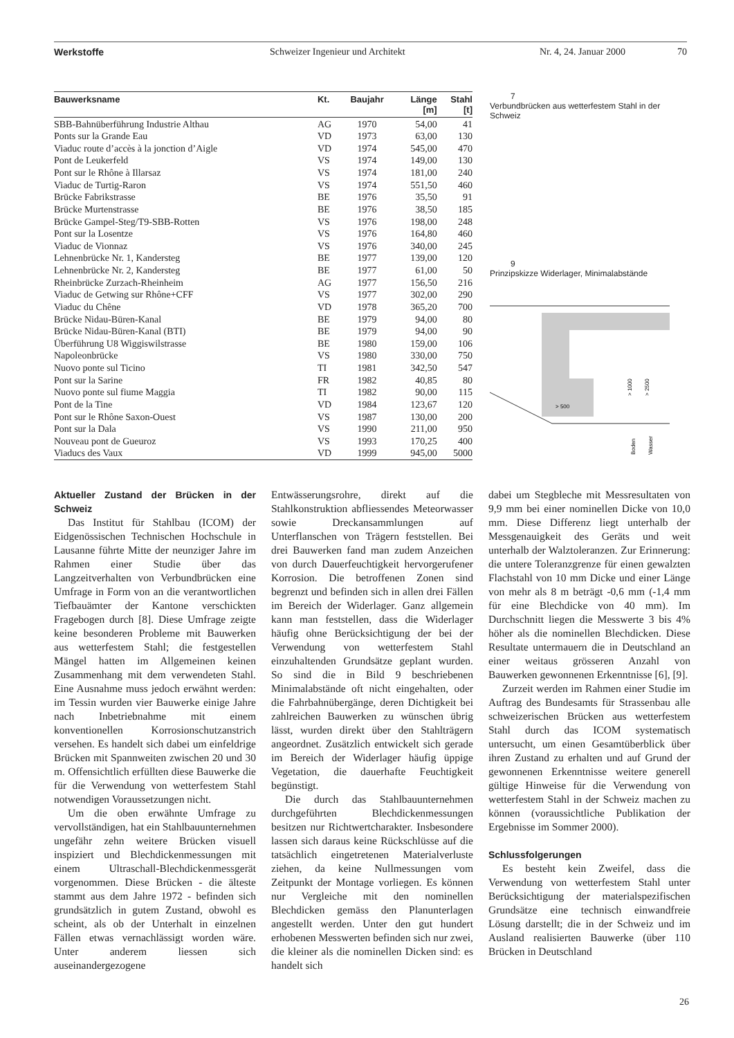Werkstoffe Schweizer Ingenieur und Architekt Nr. 4, 24. Januar 2000 70
| Bauwerksname | Kt. | Baujahr | Länge [m] | Stahl [t] |
| --- | --- | --- | --- | --- |
| SBB-Bahnüberführung Industrie Althau | AG | 1970 | 54,00 | 41 |
| Ponts sur la Grande Eau | VD | 1973 | 63,00 | 130 |
| Viaduc route d’accès à la jonction d’Aigle | VD | 1974 | 545,00 | 470 |
| Pont de Leukerfeld | VS | 1974 | 149,00 | 130 |
| Pont sur le Rhône à Illarsaz | VS | 1974 | 181,00 | 240 |
| Viaduc de Turtig-Raron | VS | 1974 | 551,50 | 460 |
| Brücke Fabrikstrasse | BE | 1976 | 35,50 | 91 |
| Brücke Murtenstrasse | BE | 1976 | 38,50 | 185 |
| Brücke Gampel-Steg/T9-SBB-Rotten | VS | 1976 | 198,00 | 248 |
| Pont sur la Losentze | VS | 1976 | 164,80 | 460 |
| Viaduc de Vionnaz | VS | 1976 | 340,00 | 245 |
| Lehnenbrücke Nr. 1, Kandersteg | BE | 1977 | 139,00 | 120 |
| Lehnenbrücke Nr. 2, Kandersteg | BE | 1977 | 61,00 | 50 |
| Rheinbrücke Zurzach-Rheinheim | AG | 1977 | 156,50 | 216 |
| Viaduc de Getwing sur Rhône+CFF | VS | 1977 | 302,00 | 290 |
| Viaduc du Chêne | VD | 1978 | 365,20 | 700 |
| Brücke Nidau-Büren-Kanal | BE | 1979 | 94,00 | 80 |
| Brücke Nidau-Büren-Kanal (BTI) | BE | 1979 | 94,00 | 90 |
| Überführung U8 Wiggiswilstrasse | BE | 1980 | 159,00 | 106 |
| Napoleonbrücke | VS | 1980 | 330,00 | 750 |
| Nuovo ponte sul Ticino | TI | 1981 | 342,50 | 547 |
| Pont sur la Sarine | FR | 1982 | 40,85 | 80 |
| Nuovo ponte sul fiume Maggia | TI | 1982 | 90,00 | 115 |
| Pont de la Tine | VD | 1984 | 123,67 | 120 |
| Pont sur le Rhône Saxon-Ouest | VS | 1987 | 130,00 | 200 |
| Pont sur la Dala | VS | 1990 | 211,00 | 950 |
| Nouveau pont de Gueuroz | VS | 1993 | 170,25 | 400 |
| Viaducs des Vaux | VD | 1999 | 945,00 | 5000 |
7
Verbundbrücken aus wetterfestem Stahl in der Schweiz
9
Prinzipskizze Widerlager, Minimalabstände
> 500
> 1000
> 2500
Boden
Wasser
Aktueller Zustand der Brücken in der Schweiz
Das Institut für Stahlbau (ICOM) der Eidgenössischen Technischen Hochschule in Lausanne führte Mitte der neunziger Jahre im Rahmen einer Studie über das Langzeitverhalten von Verbundbrücken eine Umfrage in Form von an die verantwortlichen Tiefbauämter der Kantone verschickten Fragebogen durch [8]. Diese Umfrage zeigte keine besonderen Probleme mit Bauwerken aus wetterfestem Stahl; die festgestellen Mängel hatten im Allgemeinen keinen Zusammenhang mit dem verwendeten Stahl. Eine Ausnahme muss jedoch erwähnt werden: im Tessin wurden vier Bauwerke einige Jahre nach Inbetriebnahme mit einem konventionellen Korrosionschutzanstrich versehen. Es handelt sich dabei um einfeldrige Brücken mit Spannweiten zwischen 20 und 30 m. Offensichtlich erfüllten diese Bauwerke die für die Verwendung von wetterfestem Stahl notwendigen Voraussetzungen nicht.
Um die oben erwähnte Umfrage zu vervollständigen, hat ein Stahlbauunternehmen ungefähr zehn weitere Brücken visuell inspiziert und Blechdickenmessungen mit einem Ultraschall-Blechdickenmessgerät vorgenommen. Diese Brücken - die älteste stammt aus dem Jahre 1972 - befinden sich grundsätzlich in gutem Zustand, obwohl es scheint, als ob der Unterhalt in einzelnen Fällen etwas vernachlässigt worden wäre. Unter anderem liessen sich auseinandergezogene
Entwässerungsrohre, direkt auf die Stahlkonstruktion abfliessendes Meteorwasser sowie Dreckansammlungen auf Unterflanschen von Trägern feststellen. Bei drei Bauwerken fand man zudem Anzeichen von durch Dauerfeuchtigkeit hervorgerufener Korrosion. Die betroffenen Zonen sind begrenzt und befinden sich in allen drei Fällen im Bereich der Widerlager. Ganz allgemein kann man feststellen, dass die Widerlager häufig ohne Berücksichtigung der bei der Verwendung von wetterfestem Stahl einzuhaltenden Grundsätze geplant wurden. So sind die in Bild 9 beschriebenen Minimalabstände oft nicht eingehalten, oder die Fahrbahnübergänge, deren Dichtigkeit bei zahlreichen Bauwerken zu wünschen übrig lässt, wurden direkt über den Stahlträgern angeordnet. Zusätzlich entwickelt sich gerade im Bereich der Widerlager häufig üppige Vegetation, die dauerhafte Feuchtigkeit begünstigt.
Die durch das Stahlbauunternehmen durchgeführten Blechdickenmessungen besitzen nur Richtwertcharakter. Insbesondere lassen sich daraus keine Rückschlüsse auf die tatsächlich eingetretenen Materialverluste ziehen, da keine Nullmessungen vom Zeitpunkt der Montage vorliegen. Es können nur Vergleiche mit den nominellen Blechdicken gemäss den Planunterlagen angestellt werden. Unter den gut hundert erhobenen Messwerten befinden sich nur zwei, die kleiner als die nominellen Dicken sind: es handelt sich
dabei um Stegbleche mit Messresultaten von 9,9 mm bei einer nominellen Dicke von 10,0 mm. Diese Differenz liegt unterhalb der Messgenauigkeit des Geräts und weit unterhalb der Walztoleranzen. Zur Erinnerung: die untere Toleranzgrenze für einen gewalzten Flachstahl von 10 mm Dicke und einer Länge von mehr als 8 m beträgt -0,6 mm (-1,4 mm für eine Blechdicke von 40 mm). Im Durchschnitt liegen die Messwerte 3 bis 4% höher als die nominellen Blechdicken. Diese Resultate untermauern die in Deutschland an einer weitaus grösseren Anzahl von Bauwerken gewonnenen Erkenntnisse [6], [9].
Zurzeit werden im Rahmen einer Studie im Auftrag des Bundesamts für Strassenbau alle schweizerischen Brücken aus wetterfestem Stahl durch das ICOM systematisch untersucht, um einen Gesamtüberblick über ihren Zustand zu erhalten und auf Grund der gewonnenen Erkenntnisse weitere generell gültige Hinweise für die Verwendung von wetterfestem Stahl in der Schweiz machen zu können (voraussichtliche Publikation der Ergebnisse im Sommer 2000).
Schlussfolgerungen
Es besteht kein Zweifel, dass die Verwendung von wetterfestem Stahl unter Berücksichtigung der materialspezifischen Grundsätze eine technisch einwandfreie Lösung darstellt; die in der Schweiz und im Ausland realisierten Bauwerke (über 110 Brücken in Deutschland
26